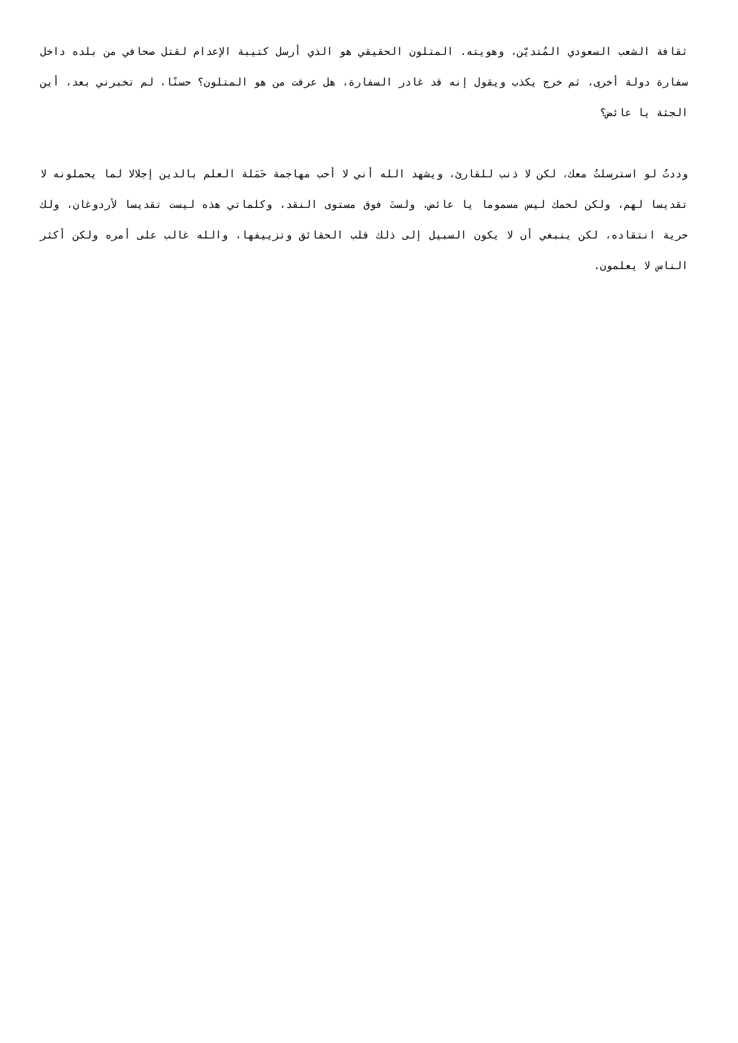ثقافة الشعب السعودي المُتديّن، وهويته. المتلون الحقيقي هو الذي أرسل كتيبة الإعدام لقتل صحافي من بلده داخل سفارة دولة أخرى، ثم خرج يكذب ويقول إنه قد غادر السفارة، هل عرفت من هو المتلون؟ حسنًا، لم تخبرني بعد، أين الجثة يا عائض؟
وددتُ لو استرسلتُ معك، لكن لا ذنب للقارئ، ويشهد الله أني لا أحب مهاجمة حَمَلة العلم بالدين إجلالا لما يحملونه لا تقديسا لهم، ولكن لحمك ليس مسموما يا عائض، ولستَ فوق مستوى النقد، وكلماتي هذه ليست تقديسا لأردوغان، ولك حرية انتقاده، لكن ينبغي أن لا يكون السبيل إلى ذلك قلب الحقائق وتزييفها، والله غالب على أمره ولكن أكثر الناس لا يعلمون.